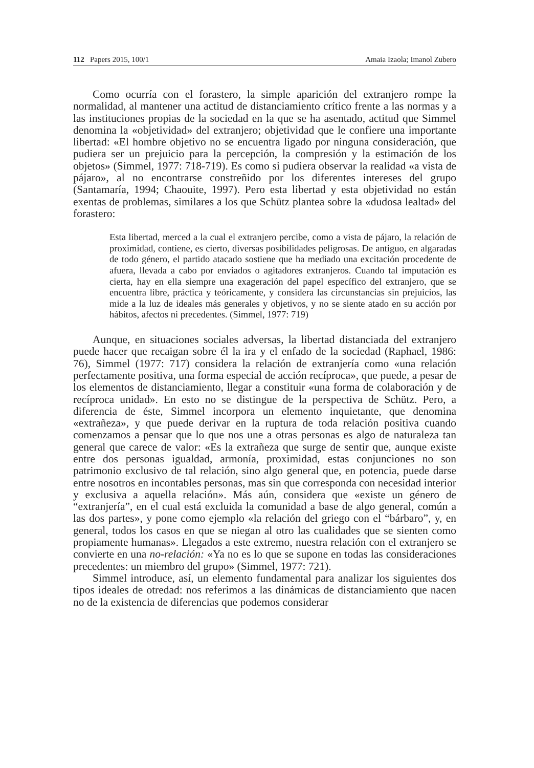112 Papers 2015, 100/1 Amaia Izaola; Imanol Zubero
Como ocurría con el forastero, la simple aparición del extranjero rompe la normalidad, al mantener una actitud de distanciamiento crítico frente a las normas y a las instituciones propias de la sociedad en la que se ha asentado, actitud que Simmel denomina la «objetividad» del extranjero; objetividad que le confiere una importante libertad: «El hombre objetivo no se encuentra ligado por ninguna consideración, que pudiera ser un prejuicio para la percepción, la compresión y la estimación de los objetos» (Simmel, 1977: 718-719). Es como si pudiera observar la realidad «a vista de pájaro», al no encontrarse constreñido por los diferentes intereses del grupo (Santamaría, 1994; Chaouite, 1997). Pero esta libertad y esta objetividad no están exentas de problemas, similares a los que Schütz plantea sobre la «dudosa lealtad» del forastero:
Esta libertad, merced a la cual el extranjero percibe, como a vista de pájaro, la relación de proximidad, contiene, es cierto, diversas posibilidades peligrosas. De antiguo, en algaradas de todo género, el partido atacado sostiene que ha mediado una excitación procedente de afuera, llevada a cabo por enviados o agitadores extranjeros. Cuando tal imputación es cierta, hay en ella siempre una exageración del papel específico del extranjero, que se encuentra libre, práctica y teóricamente, y considera las circunstancias sin prejuicios, las mide a la luz de ideales más generales y objetivos, y no se siente atado en su acción por hábitos, afectos ni precedentes. (Simmel, 1977: 719)
Aunque, en situaciones sociales adversas, la libertad distanciada del extranjero puede hacer que recaigan sobre él la ira y el enfado de la sociedad (Raphael, 1986: 76), Simmel (1977: 717) considera la relación de extranjería como «una relación perfectamente positiva, una forma especial de acción recíproca», que puede, a pesar de los elementos de distanciamiento, llegar a constituir «una forma de colaboración y de recíproca unidad». En esto no se distingue de la perspectiva de Schütz. Pero, a diferencia de éste, Simmel incorpora un elemento inquietante, que denomina «extrañeza», y que puede derivar en la ruptura de toda relación positiva cuando comenzamos a pensar que lo que nos une a otras personas es algo de naturaleza tan general que carece de valor: «Es la extrañeza que surge de sentir que, aunque existe entre dos personas igualdad, armonía, proximidad, estas conjunciones no son patrimonio exclusivo de tal relación, sino algo general que, en potencia, puede darse entre nosotros en incontables personas, mas sin que corresponda con necesidad interior y exclusiva a aquella relación». Más aún, considera que «existe un género de “extranjería”, en el cual está excluida la comunidad a base de algo general, común a las dos partes», y pone como ejemplo «la relación del griego con el “bárbaro”, y, en general, todos los casos en que se niegan al otro las cualidades que se sienten como propiamente humanas». Llegados a este extremo, nuestra relación con el extranjero se convierte en una no-relación: «Ya no es lo que se supone en todas las consideraciones precedentes: un miembro del grupo» (Simmel, 1977: 721).
Simmel introduce, así, un elemento fundamental para analizar los siguientes dos tipos ideales de otredad: nos referimos a las dinámicas de distanciamiento que nacen no de la existencia de diferencias que podemos considerar